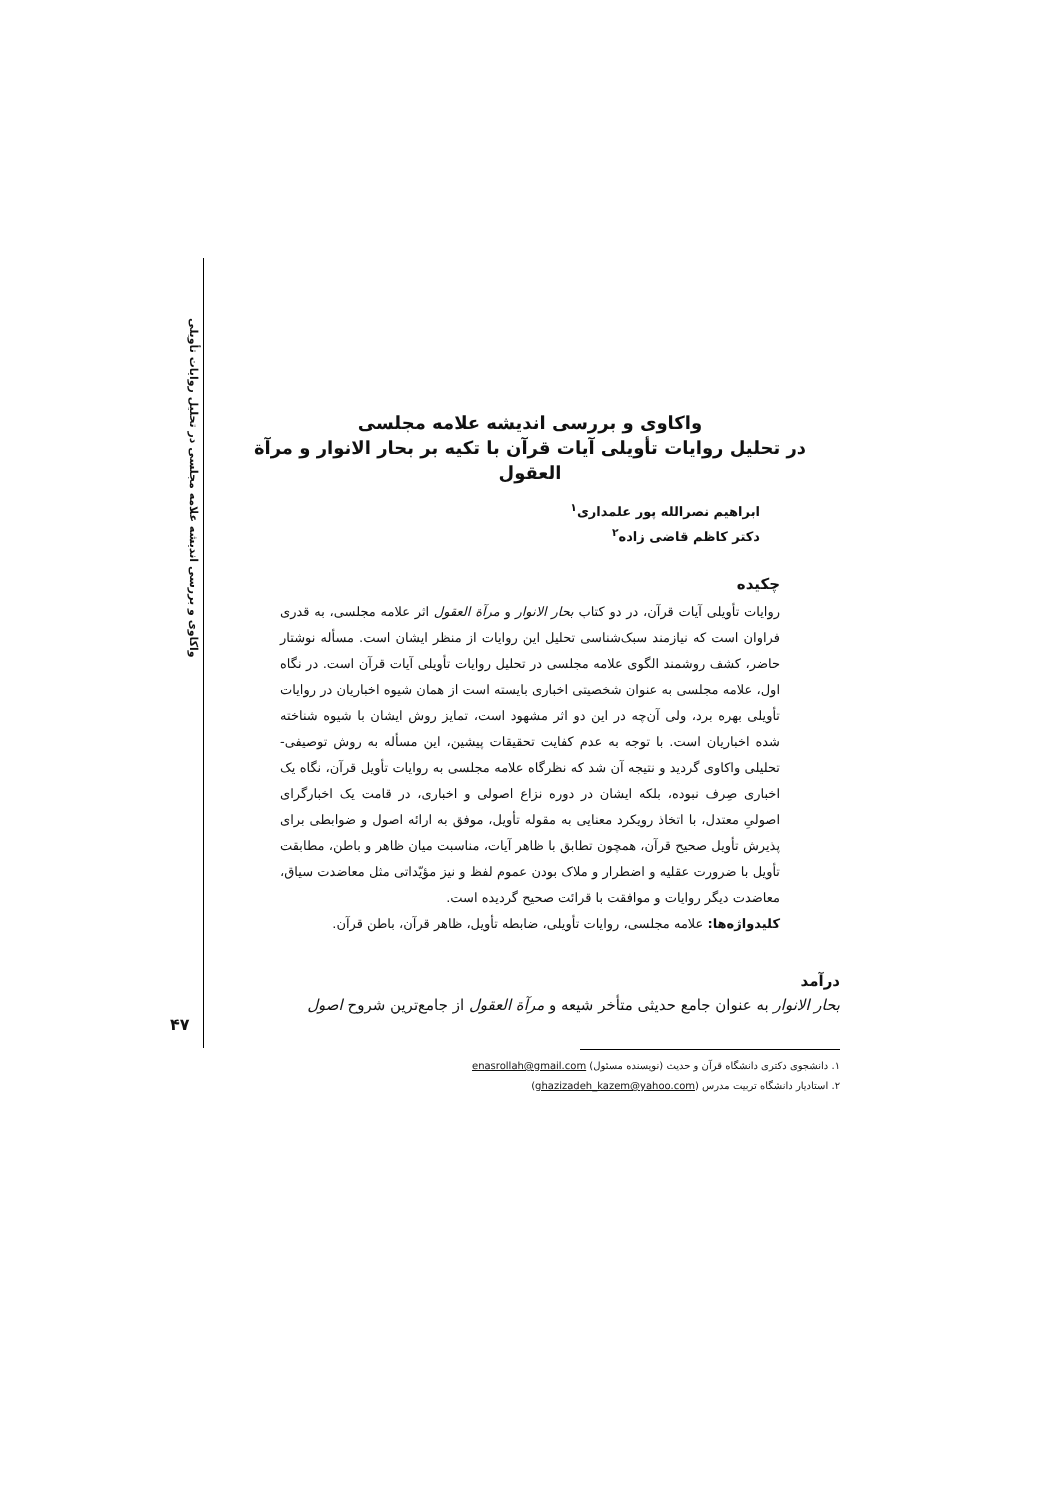واکاوی و بررسی اندیشه علامه مجلسی در تحلیل روایات تأویلی
واکاوی و بررسی اندیشه علامه مجلسی
در تحلیل روایات تأویلی آیات قرآن با تکیه بر بحار الانوار و مرآة العقول
ابراهیم نصرالله پور علمداری<sup>۱</sup>
دکتر کاظم قاضی زاده<sup>۲</sup>
چکیده
روایات تأویلی آیات قرآن، در دو کتاب بحار الانوار و مرآة العقول اثر علامه مجلسی، به قدری فراوان است که نیازمند سبک‌شناسی تحلیل این روایات از منظر ایشان است. مسأله نوشتار حاضر، کشف روشمند الگوی علامه مجلسی در تحلیل روایات تأویلی آیات قرآن است. در نگاه اول، علامه مجلسی به عنوان شخصیتی اخباری بایسته است از همان شیوه اخباریان در روایات تأویلی بهره برد، ولی آن‌چه در این دو اثر مشهود است، تمایز روش ایشان با شیوه شناخته شده اخباریان است. با توجه به عدم کفایت تحقیقات پیشین، این مسأله به روش توصیفی- تحلیلی واکاوی گردید و نتیجه آن شد که نظرگاه علامه مجلسی به روایات تأویل قرآن، نگاه یک اخباری صِرف نبوده، بلکه ایشان در دوره نزاع اصولی و اخباری، در قامت یک اخبارگرای اصولیِ معتدل، با اتخاذ رویکرد معنایی به مقوله تأویل، موفق به ارائه اصول و ضوابطی برای پذیرش تأویل صحیح قرآن، همچون تطابق با ظاهر آیات، مناسبت میان ظاهر و باطن، مطابقت تأویل با ضرورت عقلیه و اضطرار و ملاک بودن عموم لفظ و نیز مؤیّداتی مثل معاضدت سیاق، معاضدت دیگر روایات و موافقت با قرائت صحیح گردیده است.
کلیدواژه‌ها: علامه مجلسی، روایات تأویلی، ضابطه تأویل، ظاهر قرآن، باطن قرآن.
درآمد
بحار الانوار به عنوان جامع حدیثی متأخر شیعه و مرآة العقول از جامع‌ترین شروح اصول
۱. دانشجوی دکتری دانشگاه قرآن و حدیث (نویسنده مسئول) enasrollah@gmail.com
۲. استادیار دانشگاه تربیت مدرس (ghazizadeh_kazem@yahoo.com)
۴۷